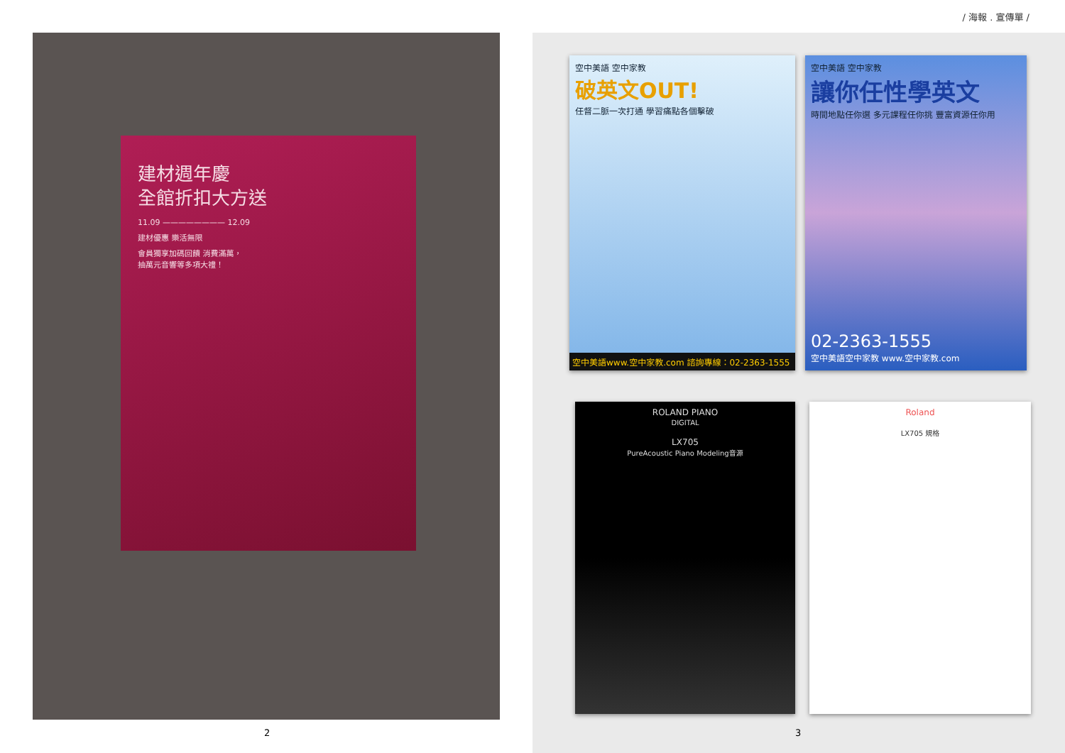/ 海報 . 宣傳單 /
建材週年慶
全館折扣大方送
11.09 ———————— 12.09
建材優惠 樂活無限
會員獨享加碼回饋 消費滿萬，
抽萬元音響等多項大禮！
空中美語 空中家教
破英文OUT!
任督二脈一次打通 學習痛點各個擊破
空中美語www.空中家教.com 諮詢專線：02-2363-1555
空中美語 空中家教
讓你任性學英文
時間地點任你選 多元課程任你挑 豐富資源任你用
02-2363-1555
空中美語空中家教 www.空中家教.com
ROLAND PIANO
DIGITAL
LX705
PureAcoustic Piano Modeling音源
Roland
LX705 規格
2 3